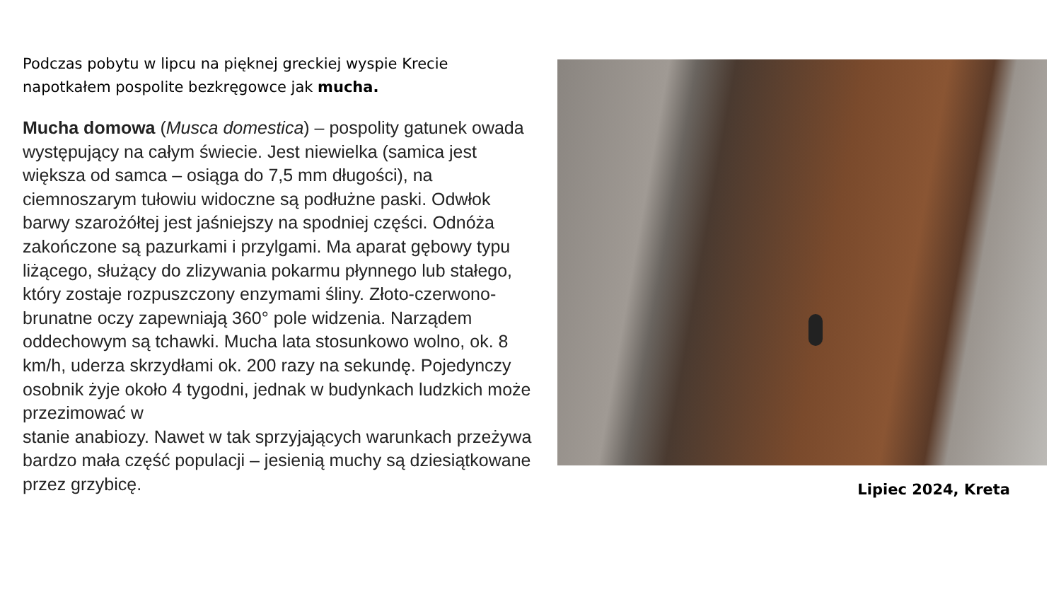Podczas pobytu w lipcu na pięknej greckiej wyspie Krecie napotkałem pospolite bezkręgowce jak mucha.
Mucha domowa (Musca domestica) – pospolity gatunek owada występujący na całym świecie. Jest niewielka (samica jest większa od samca – osiąga do 7,5 mm długości), na ciemnoszarym tułowiu widoczne są podłużne paski. Odwłok barwy szarożółtej jest jaśniejszy na spodniej części. Odnóża zakończone są pazurkami i przylgami. Ma aparat gębowy typu liżącego, służący do zlizywania pokarmu płynnego lub stałego, który zostaje rozpuszczony enzymami śliny. Złoto-czerwono-brunatne oczy zapewniają 360° pole widzenia. Narządem oddechowym są tchawki. Mucha lata stosunkowo wolno, ok. 8 km/h, uderza skrzydłami ok. 200 razy na sekundę. Pojedynczy osobnik żyje około 4 tygodni, jednak w budynkach ludzkich może przezimować w
stanie anabiozy. Nawet w tak sprzyjających warunkach przeżywa bardzo mała część populacji – jesienią muchy są dziesiątkowane przez grzybicę.
Lipiec 2024, Kreta